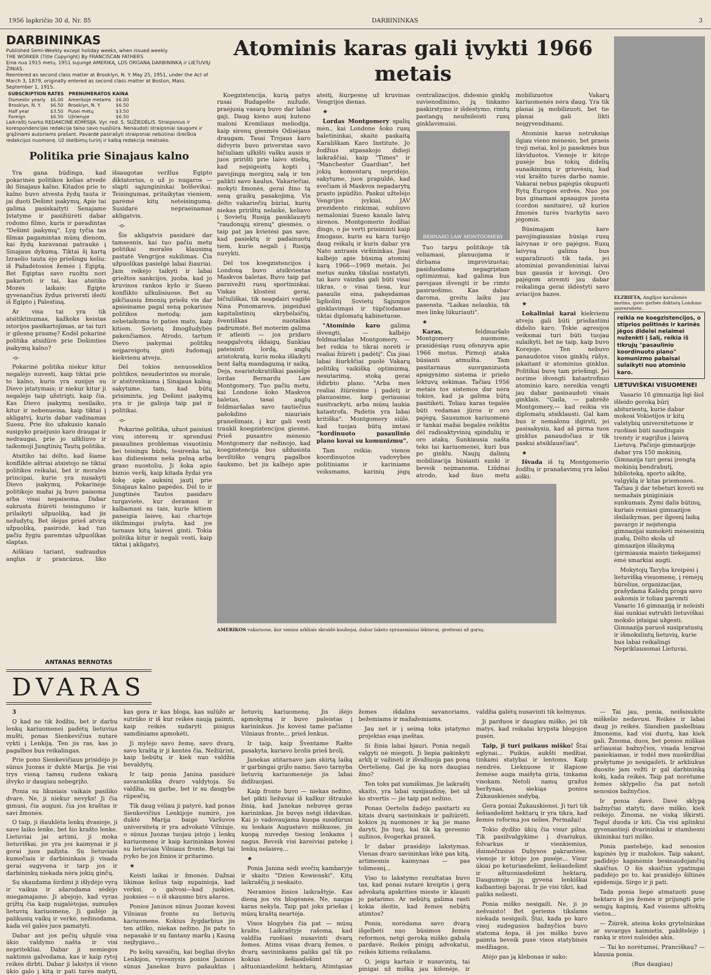1956 lapkričio 30 d. Nr. 85 DARBININKAS 3
DARBININKAS
Published Semi-Weekly except holiday weeks, when issued weekly
THE WORKER (Title Copyright) By FRANCISCAN FATHERS
Eina nuo 1915 metų. 1951 sujungė AMERIKĄ, LDS ORGANĄ DARBININKĄ ir LIETUVIŲ ŽINIAS.
Reentered as second class matter at Brooklyn, N. Y. May 25, 1951, under the Act of March 3, 1879, originally entered as second class matter at Boston, Mass. September 1, 1915.
| SUBSCRIPTION RATES | | PRENUMERATOS KAINA | |
| --- | --- | --- | --- |
| Domestic yearly | $6.00 | Amerikoje metams | $6.00 |
| Brooklyn, N. Y. | $6.50 | Brooklyn, N. Y. | $6.50 |
| Half year | $3.50 | Pusei metų | $3.50 |
| Foreign | $6.50 | Užrienyje | $6.50 |
Laikraštį tvarko REDAKCINĖ KOMISIJA. Vyr. red. S. SUŽIEDĖLIS. Straipsnius ir korespondencijas redakcija taiso savo nuožiūra. Nenaudoti straipsniai saugomi ir grąžinami autoriams prašant. Pavardė pasirašyti straipsniai nebūtinai išreiškia redakcijos nuomonę. Už skelbimų turinį ir kalbą redakcija neatsako.
Politika prie Sinajaus kalno
Yra gana būdinga, kad pokarinės politikos kelias atvedė iki Sinajaus kalno. Kitados prie to kalno buvo atvesta žydų tauta ir jai duoti Dešimt įsakymų. Apie tai galima pasiskaityti Senajame Įstatyme ir pasižiūrėti dabar rodomo filmo, kuris ir pavadintas "Dešimt įsakymų". Lyg tyčia tas filmas pagamintas mūsų dienom, kai žydų karavanai patraukė į Sinajaus dykumą. Tiktai šį kartą Izraelio tauta ėjo priešingu keliu: iš Pažadėtosios žemės į Egiptą. Bet Egiptas savo ruožtu nori pakartoti ir tai, kas atsitiko Mozės laikais: Egipte gyvenančius žydus priversti išeiti iš Egipto į Palestiną.
Ar visa tai yra tik atsitiktinumas, kažkoks keistas istorijos pasikartojimas, ar tai turi ir gilesnę prasmę? Kodėl pokarinė politika atsidūrė prie Dešimties įsakymų kalno?
-o-
Pokarinė politika niekur kitur negalėjo nuvesti, kaip tiktai prie to kalno, kuris yra susijęs su Dievo įstatymais; ir niekur kitur ji negalėjo taip užstrigti, kaip čia. Kas Dievo įsakymų nesilaiko, kitur ir nebenueina, kaip tiktai į akligatvį, kuris dabar vadinamas Suesu. Prie šio užakusio kanalo susipyko praėjusio karo draugai ir nedraugai, prie jo užkliuvo ir taikomoji Jungtinių Tautų politika.
Atsitiko tai dėlto, kad šiame konflikte aštriai atsistojo ne tiktai politikos reikalai, bet ir moralės principai, kurie yra nusakyti Dievo įsakymų. Pokarinėje politikoje mažai jų buvo paisoma arba visai nepaisoma. Dabar sukrusta žiūrėti teisingumo ir prilaikyti užpuoliką, kad jis nežudytų. Bet išėjus prieš atvirą užpuoliką, pasirodė, kad tuo pačiu žygiu paremtas užpuolikas slaptas.
Aiškiau tariant, sudraudus anglus ir prancūzus, liko išsaugotas veržlus Egipto diktatorius, o už jo nugaros —slapti sąjungininkai bolševikai. Teisingumas, pritaikytas vieniem, parėmė kitų neteisingumą. Susidarė nepraeinamas akligatvis.
-o-
Šis akligatvis pasidarė dar tamsesnis, kai tuo pačiu metu politikai moralės klausimą pastatė Vengrijos sukilimas. Čia užpuolikas pasielgė labai žiauriai. Jam reikėjo taikyti ir labai griežtos sankcijos, juoba, kad jo kruvinos rankos kyšo ir Sueso konflikto užkulisiuose. Bet su pikčiausiu žmonių priešu vis dar apsieiname pagal seną pokarinės politikos metodą: jam nebetaikoma to paties mato, kaip kitiem. Sovietų žmogžudybės pakenčiamos. Atrodo, tartum Dievo įsakymai politikų neįpareigotų ginti žudomąjį kiekvienu atveju.
Dėl tokios nenuoseklios politikos, nesuderintos su morale, ir atsitrenkiama į Sinajaus kalną; sakytume, tam, kad būtų prisiminta, jog Dešimt įsakymų yra ir jie galioja taip pat ir politikai.
-o-
Pokarinė politika, užuot paisiusi visų interesų ir sprendusi pasaulines problemas visuotiniu bei teisingu būdu, tesirenka tai, kas didiesiems nešа pelną arba graso nuostoliu. Ji šoka apie biznio veršį, kaip kitada žydai yra šokę apie auksinį jautį prie Sinajaus kalno papėdės. Dėl to ir Jungtinės Tautos pasidaro turgaviete, kur deramasi ir kalbamasi su tais, kurie kitiem paneigia laisvę, kai chartoje iškilmingai įrašyta, kad jos tarnaus kitų laisvei ginti. Tokia politika kitur ir negali vesti, kaip tiktai į akligatvį.
Atominis karas gali įvykti 1966 metais
Koegzistencija, kurią patys rusai Budapešte nužudė, praėjusią vasarą buvo dar labai gaji. Daug kieno ausį kuteno maloni Kremliaus meliodija, kaip sirenų giesmės Odisėjaus draugam. Tasai Trojaus karo didvyris buvo priverstas savo bičiuliam užkišti vašku ausis ir juos pririšti prie laivo stiebų, kad neįsigeistų kopti į pavojingą merginų salą ir ten palikti savo kaulus. Vakariečiai, mokyti žmonės, gerai žino tą seną graikų pasakojimą. Vis dėlto vakariečių būriai, kurių niekas pririštų nelaikė, keliavo į Sovietų Rusiją pasiklausyti "raudonųjų sirenų" giesmės, o taip pat jas kvietėsi pas save, kad pasiektų ir padainuotų tiem, kurie negali į Rusiją nuvykti.
Dėl tos koegzistencijos į Londoną buvo atsikviestas Maskvos baletas. Buvo taip pat parsivežti rusų sportininkai. Viskas klostėsi gerai, bičiuliškai, tik neapdairi vagišė Nina Ponomareva, įsigeidusi kapitalistinių skrybėlaičių, šventiškas nuotaikas padrumstė. Bet moterim galima ir atleisti — jos pridaro neapgalvotų išdaigų. Sunkiau pateisinti lordą, anglų aristokratą, kuris moka išlaikyti bent šaltą mandagumą ir saiką. Deja, nearistokratiškai pasielgė lordas Bernardu Law Montgomery. Tuo pačiu metu, kai Londone šoko Maskvos baletas, tasai anglų feldmaršalas savo tautiečius pašokdino niauriais pranešimais, į kur gali vesti traukli koegzistencijos giesmė. Prieš pusantro mėnesio Montgomery dar nežinojo, kad koegzistencija bus uždusinta beviltiško vengrų pagalbos šauksmo, bet jis kalbėjo apie ateitį, šiurpesnę už kruvinas Vengrijos dienas.
★
Lordas Montgomery spalių mėn., kai Londone šoko rusų baletininkai, skaitė paskaitą Karališkam Karo Institute. Jo žodžius atpasakojo didieji laikraščiai, kaip "Times" ir "Manchester Guardian", bet jokių komentarų nepridėjo, sakytume, juos prapuldė, kad svečiam iš Maskvos nepadarytų prasto įspūdžio. Paskui užtelėjo Vengrijos įvykiai, JAV prezidento rinkimai, subliuvo nemaloniai Sueso kanalo laivų sirenos. Montgomerio žodžiai dingo, o jie verti prisiminti kaip žmogaus, kuris su karu turėjo daug reikalų ir kuris dabar yra Nato antrasis viršininkas. Jisai kalbėjo apie būsimą atominį karą 1966—1969 metais. Jei metus sunku tiksliai nustatyti, tai karo vaizdas gali būti visai tikras, o visai tiesa, kur pasaulis eina, pakęsdamas ligšiolinį Sovietų Sąjungos ginklavimąsi ir tūpčiodamas tiktai diplomatų kabinetuose.
"Atominio karo galima išvengti, — kalbėjo feldmaršalas Montgomery, — bet reikia to tikrai norėti ir realiai žiūrėti į padėtį". Čia jisai labai šiurkščiai puolė Vakarų politikų vaikišką optimizmą, nesutarimą, stoką gerai išdirbto plano. "Arba mes realiai žiūrėsime į padėtį ir planuosime, kaip geriausiai susitvarkyti, arba mūsų laukia katastrofa. Padėtis yra labai kritiška". Montgomery siūlė, kad tuojau būtų imtasi "kordinuoto pasaulinio plano kovai su komunizmu".
Tam reikia: vienos koordinuotos vadovybės politiniams ir kariniams veiksmams, karinių jėgų centralizacijos, didesnio ginklų suvienodinimo, jų tinkamo paskirstymo ir išdėstymo, rimtų pastangų neužsileisti rusų ginklavimuisi.
BERNARD LAW MONTGOMERY
Tuo tarpu politikoje tik veliamasi, planuojama ir dirbama improvizuotai; pasiduodama nepagrįstam optimizmui, kad galima bus pavojaus išvengti ir be rimto pasiruošimo. Kas dabar daroma, greitu laiku jau pasensta. "Laikas nelaukia, tik mes linkę lūkuriauti".
★
Karas, feldmaršalo Montgomery nuomone, prasidėsiąs rusų ofenzyva apie 1966 metus. Pirmoji ataka būsianti atmušta. Tam pasitarnaus suorganizuota apsigynimo sistema ir priešo lėktuvų sekimas. Tačiau 1956 metais tos sistemos dar nėra tokios, kad ja galima būtų pasitikėti. Toliau karas tegalės būti vedamas jūros ir oro pajėgų. Sausumos kariuomenė ir tankai mažai begalės reikštis dėl radioaktyvinių spindulių ir oro atakų. Sunkiausia našta teks tai kariuomenei, kuri bus po ginklu. Naujų dalinių mobilizacija būsianti sunki ir beveik neįmanoma. Liūdnai atrodo, kad šiuo metu mobilizuotos Vakarų kariuomenės nėra daug. Yra tik planai ją mobilizuoti, bet tie planai gali likti neįgyvendinami.
Atominis karas netruksiąs ilgiau vieno mėnesio, bet praeis treji metai, kol jo pasekmės bus likviduotos. Vienoje ir kitoje pusėje bus tokių didelių sunaikinimų ir griuvėsių, kad visi krašto turės darbo namie. Vakarai nebus pajėgūs okupuoti Rytų Europos erdvės. Nuo jos bus ginamasi apsaugos juosta (cordon sanitaire), už kurios žmonės turės tvarkytis savo jėgomis.
Būsimajam kare pavojingiausias būsiąs rusų laivynas ir oro pajėgos. Rusų laivyną galima bus suparalizuoti tik tada, jei atominiai povandeniniai laivai bus gausūs ir kovingi. Oro pajėgom atremti jau dabar reikalinga gerai išdėstyti savo aviacijos bazes.
★
Lokaliniai karai kiekvienu atveju gali būti priežastimi didelio karo. Tokie agresijos veiksmai turi būti tuojau sulaikyti, bet ne taip, kaip buvo Korejoje. Ten nebuvo panaudotos visos ginklų rūšys, įskaitant ir atominius ginklus. Politikai buvę tam priešingi. Jei norime išvengti katastrofinio atominio karo, nereikia vengti jau dabar pasinaudoti visais ginklais. "Gaila, — pabrėžė Montgomery,— kad reikia vis diplomatų atsiklausti. Gal kam bus ir nemalonu išgirsti, jei pasisakysiu, kad aš pirma tuos ginklus panaudočiau ir tik paskui atsiklausčiau".
★
Išvada iš tų Montgomerio žodžių ir pranašavimų yra labai aiški:
AMERIKOS vakaruose, kur seniau arkliais skraidė kaubojai, dabar laksto sprausminiai lėktuvai, greitesni už garsą.
ELZBIETA, Anglijos karalienės motina, gavo garbės daktarą Londono universitete.
reikia ne koegzistencijos, o stiprios politinės ir karinės jėgos didelei nelaimei nuženkti į šalį, reikia iš tikrųjų "pasaulinio koordinuoto plano" komunizmo pabaisai sulaikyti nuo atominio karo.
LIETUVIŠKAI VISUOMENEI
Vasario 16 gimnazija ligi šiol išleido geroką būrį abiturientų, kurie dabar mokosi Vokietijos ir kitų valstybių universitetuose ir ruošiasi būti naudingais tremty ir sugrįžus į laisvą Lietuvą. Pačioje gimnazijoje dabar yra 150 mokinių. Gimnazija turi gerai įrengtą mokinių bendrabutį, biblioteką, sporto aikštę, valgyklą ir kitas priemones. Tačiau ji dar tebeturi kovoti su nemažais piniginiais sunkumais. Žymi dalis būtinų, kuriais remiasi gimnazijos išsilaikymas, per ilgesnį laiką pavargo ir neįstengia gimnazijai sumokėti mėnesinių įnašų. Dėlto skola už gimnazijos išlaikymą (pirmiausia maisto tiekėjams) ėmė smarkiai augti.
Mokytojų Taryba kreipėsi į lietuvišką visuomenę, į rėmėjų būrelius, organizacijas, prašydama Kalėdų proga savo aukomis ir toliau paremti Vasario 16 gimnaziją ir neleisti šiai sunkiai sutrukti lietuviškai mokslo įstaigai užgesti. Gimnazija paruoš susipratusių ir išmokslintų lietuvių, kurie bus labai reikalingi Nepriklausomai Lietuvai.
ANTANAS BERNOTAS
DVARAS
3
O kad ne tik žodžiu, bet ir darbu lenkų kariuomenei padėtų lietuvius mušti, ponas Sienkevičius nutarė vykti į Lenkiją. Ten jis ras, kas jo pagalbos bus reikalingas.
Prie pono Sienkevičiaus prisidėjo jo sūnus Juozas ir duktė Marija. Jie visi trys vieną tamsų rudens vakarą išvyko ir daugiau nebegrįžo.
Ponia su likusiais vaikais pasiliko dvare. Ne, ji niekur nevyks! Ji čia gimusi, čia augusi, čia jos kraštas ir savi žmonės.
O taip, ji išauklėta lenkų dvasioje, ji save laiko lenke, bet šio krašto lenke. Lietuviai jai artimi, ji moka lietuviškai, jie yra jos kaimynai ir ji gerai juos pažįsta. Su lietuviais kumečiais ir darbininkais ji visada gerai sugyvena ir tarp jos ir darbininkų niekada nėra jokių ginčų.
Su skaudama širdimi ji išlydėjo vyrą ir vaikus ir ašarodama sėdėjo miegamajame. Ji abejojo, kad vyras grįžtų čia kaip nugalėtojas, sumušęs lietuvių kariuomenę. Ji gailėjo ją palikusių vaikų ir verkė, nežinodama, kada vėl galės juos pamatyti.
Dabar ant jos pečių užgulė visa ūkio valdymo našta ir visi nepriteklіai. Dabar ji nemiegos naktimis galvodama, kas ir kaip rytoj reikės dirbti. Dabar ji lakstys iš vieno ūkio galo į kitą ir pati turės matyti, kas gera ir kas bloga, kas sulūžo ar sutrūko ir iš kur reikės naują paimti, kaip reikės sudaryti pinigus samdiniams apmokėti.
Ji mylėjo savo žemę, savo dvarą, savo kraštą ir ji kentės čia. Nežiūrint, kaip bebūtų ir kiek nuo valdžia bevaldytų.
Ir taip ponia Janina pasidarė savarankiška dvaro valdytoja. Su valdžia, su garbe, bet ir su daugybe rūpesčių.
Tik daug vėliau ji patyrė, kad ponas Sienkevičius Lenkijoje numirė, jos duktė Marija baigė Varšuvos universitetą ir yra advokatė Vilniuje, o sūnus Juozas tuojau įstojo į lenkų kariuomenę ir kaip karininkas kovėsi su lietuviais Vilniaus fronte. Betgi tai įvyko be jos žinios ir pritarimo.
★
Keisti laikai ir žmonės. Dažnai likimas kelius taip supainioja, kad verksi, o galvosi—kad juokies, juoksies — o iš skausmo birs ašaros.
Ponios Janinos sūnus Juozas kovėsi Vilniaus fronte su lietuvių kariuomene. Kokius žygdarbius jis ten atliko, niekas nežino. Jis pats to nepasakė ir su fantany maršu į Kauną neįžygiavo...
Po kelių savaičių, kai bėgliai išvyko Lenkijon, vyresnysis ponios Janinos sūnus Janekas buvo pašauktas į lietuvių kariuomenę. Jis išėjo apmokymą ir buvo paleistas į karininkus. Jis kovėsi tame pačiame Vilniaus fronte... prieš lenkus.
Ir taip, kaip Šventame Rašte pasakyta, kariavo brolis prieš brolį.
Janekas atitarnavo jam skirtą laiką ir garbingai grįžo namo. Savo tarnyba lietuvių kariuomenėje jis labai didžiuojasi.
Kaip fronte buvo — niekas nežino, bet pikti liežuviai iš kažkur ištraukė žinią, kad Janekas nebuvęs geras karininkas. Jis buvęs netgi išdavikas. Kai jo vadovaujama kuopa susidūrusi su lenkais Augustavo miškuose, jis kuopą nuvedęs tiesiog lenkams į nagus. Beveik visi kareiviai patekę į lenkų nelaisvę...
★
Ponia Janina sėdi svečių kambaryje ir skaito "Dzien Kowienski". Kitų laikraščių ji neskaito.
Neramios žinios laikraštyje. Kas dieną jos vis blogėsnės. Ne, naujas karas nekyla. Taip pat joks priešas į mūsų kraštą neartėja.
Visos blogybės čia pat — mūsų krašte. Laikraštyje rašoma, kad valdžia ruošiasi nusavinti dvarų žemes. Atims visas dvarų žemes, o dvarų savininkams paliks gal tik po kokius šešiasdešimt ar aštuoniasdešimt hektarų. Atimtąsias žemes išdalins savanoriams, bežemiams ir mažažemiams.
Jau net ir į seimą toks įstatymo projektas esąs įneštas.
Si žinia labai bjauri. Ponia negali valgyti nė miegoti. Ji liepia pakinkyti arklį ir važinėti ir išvažiuoja pas poną Oertelienę. Gal jie ką nors daugiau žino?
Ten toks pat sumišimas. Jie laikraštį skaito, yra labai susijaudinę, bet už ko stvertis — jie taip pat nežino.
Ponas Oertelis žadėjo pasitarti su kitais dvarų savininkais ir pažiūrėti, kokios jų nuomonės ir ką jie mano daryti. Jis tuoj, kai tik ką geresnio sužinos, švogerkai praneš.
Ir dabar prasidėjo lakstymas. Vienas dvaro savininkas lėkė pas kitą, artimesnis kaimynas — pas tolimesnį...
Viso to lakstymo rezultatas buvo tas, kad ponai nutarė kreiptis į gerą advokatą apskrities mieste ir klausti jo patarimo. Ar nebūtų galima rasti kokia išeitis, kad žemės nebūtų atimtos?
Ponia, norėdama savo dvarą išgelbėti nuo būsimos žemės reformos, netgi geroką miško gabalą pardavė. Reikės pinigų advokatui, reikės kitiems reikalams.
O, jeigu kartais ir nusavintų, tai pinigai už mišką jau kišenėje, ir valdžia galėtų nusavinti tik kelmynus.
Ji parduos ir daugiau miško, jei tik matys, kad reikalai krypsta blogojon pusėn.
Taip, ji turi puikaus miško! Štai eglynai... Puikūs, aukšti medžiai, tinkami statybai ir lentoms. Kaip nendrės. Liekņuose ir šlapiose žemėse auga maišyta giria, tinkama visokam. Netoli namų gražus beržynas, siekiąs ponios Žūkauskienės sodybą.
Gera poniai Žukauskienei. Ji turi tik šešiasdešimt hektarų ir yra tikra, kad žemės reforma jos nelies. Permažai!
Tokio dydžio ūkių čia visur pilna. Tik pasižvalgykime į dvariukus, folvarkus ir vienkiemius, išsimėčiusius Dubysos pakrantėse, vienoje ir kitoje jos pusėje... Visur ūkiai po keturiasdešimt, šešiasdešimt ir aštuoniasdešimt hektarų. Daugumoje jų gyvena lenkiškai kalbantieji bajorai. Ir jie visi tikri, kad paliks neliesti.
Ponia miško nesigaili. Ne, ji jo nešvaisto! Bet geriems tikslams niekada nesigaili. Štai, kada po karo visoj sudegusios bažnyčios buvo statoma šopa, iš jos miško buvo paimta beveik pusė visos statybinės medžiagos.
Atėjo pas ją klebonas ir sako:
— Tai jau, ponia, neišsisukite miškelio nedavusi. Reikės ir labai daug jo reikės. Siandien paskelbiau žmonėms, kad visi duotų, kas kiek gali. Žinoma, duos, bet ponios miškas arčiausiai bažnyčios, visada lengvai pasiekiamas, ir todėl mes nuoširdžiai prašytume jo nesigailėti. Ir arkliukus duosite jam vežti ir gal darbininką kokį, kada reikės. Taip pat norėtume žemės sklypelio čia pat netoli senosios bažnyčios.
Ir ponia davė. Davė sklypą bažnyčiai statyti, davė miško, kiek reikėjo. Žinoma, ne viską iškirsti. Tegul duoda ir kiti. Čia visi aplinkui gyvenantieji dvarininkai ir stambesni ūkininkai turi miško.
Ponia pastebėjo, kad senosios kapinės lyg ir mažokos. Taip sakant, padidėjo kapinėmis besinaudojančių skaičius. O šis skaičius ypatingai padidėjo po to, kai prasidėjo šiltinės epidemija. Sirgo ir ji pati.
Tada ponia liepė atmatuoti pusę hektaro iš jos žemės ir prijungti prie senųjų kapinių. Kad visiems užtektų vietos...
— Žiūrėk, ateina koks grytelninkas ar suvargęs kaimietis, pakštelėjo į ranką ir stovi nuleidęs akis.
— Tai ko norėtumei, Pranciškau? — klausia ponia.
(Bus daugiau)